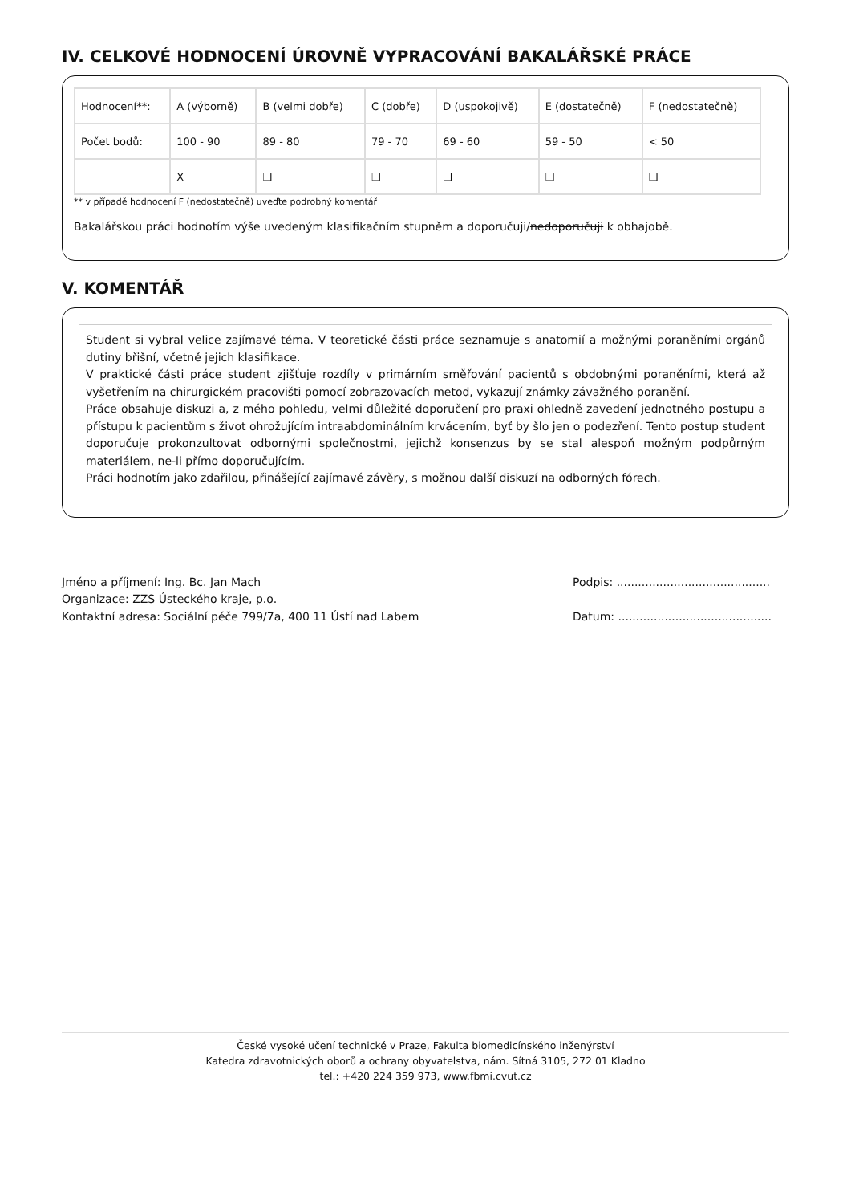IV. CELKOVÉ HODNOCENÍ ÚROVNĚ VYPRACOVÁNÍ BAKALÁŘSKÉ PRÁCE
| Hodnocení**: | A (výborně) | B (velmi dobře) | C (dobře) | D (uspokojivě) | E (dostatečně) | F (nedostatečně) |
| Počet bodů: | 100 - 90 | 89 - 80 | 79 - 70 | 69 - 60 | 59 - 50 | < 50 |
| | X | ❑ | ❑ | ❑ | ❑ | ❑ |
** v případě hodnocení F (nedostatečně) uveďte podrobný komentář
Bakalářskou práci hodnotím výše uvedeným klasifikačním stupněm a doporučuji/nedoporučuji k obhajobě.
V. KOMENTÁŘ
Student si vybral velice zajímavé téma. V teoretické části práce seznamuje s anatomií a možnými poraněními orgánů dutiny břišní, včetně jejich klasifikace.
V praktické části práce student zjišťuje rozdíly v primárním směřování pacientů s obdobnými poraněními, která až vyšetřením na chirurgickém pracovišti pomocí zobrazovacích metod, vykazují známky závažného poranění.
Práce obsahuje diskuzi a, z mého pohledu, velmi důležité doporučení pro praxi ohledně zavedení jednotného postupu a přístupu k pacientům s život ohrožujícím intraabdominálním krvácením, byť by šlo jen o podezření. Tento postup student doporučuje prokonzultovat odbornými společnostmi, jejichž konsenzus by se stal alespoň možným podpůrným materiálem, ne-li přímo doporučujícím.
Práci hodnotím jako zdařilou, přinášející zajímavé závěry, s možnou další diskuzí na odborných fórech.
Jméno a příjmení: Ing. Bc. Jan Mach
Organizace: ZZS Ústeckého kraje, p.o.
Kontaktní adresa: Sociální péče 799/7a, 400 11 Ústí nad Labem
Podpis: ...........................................
Datum: ...........................................
České vysoké učení technické v Praze, Fakulta biomedicínského inženýrství
Katedra zdravotnických oborů a ochrany obyvatelstva, nám. Sítná 3105, 272 01 Kladno
tel.: +420 224 359 973, www.fbmi.cvut.cz